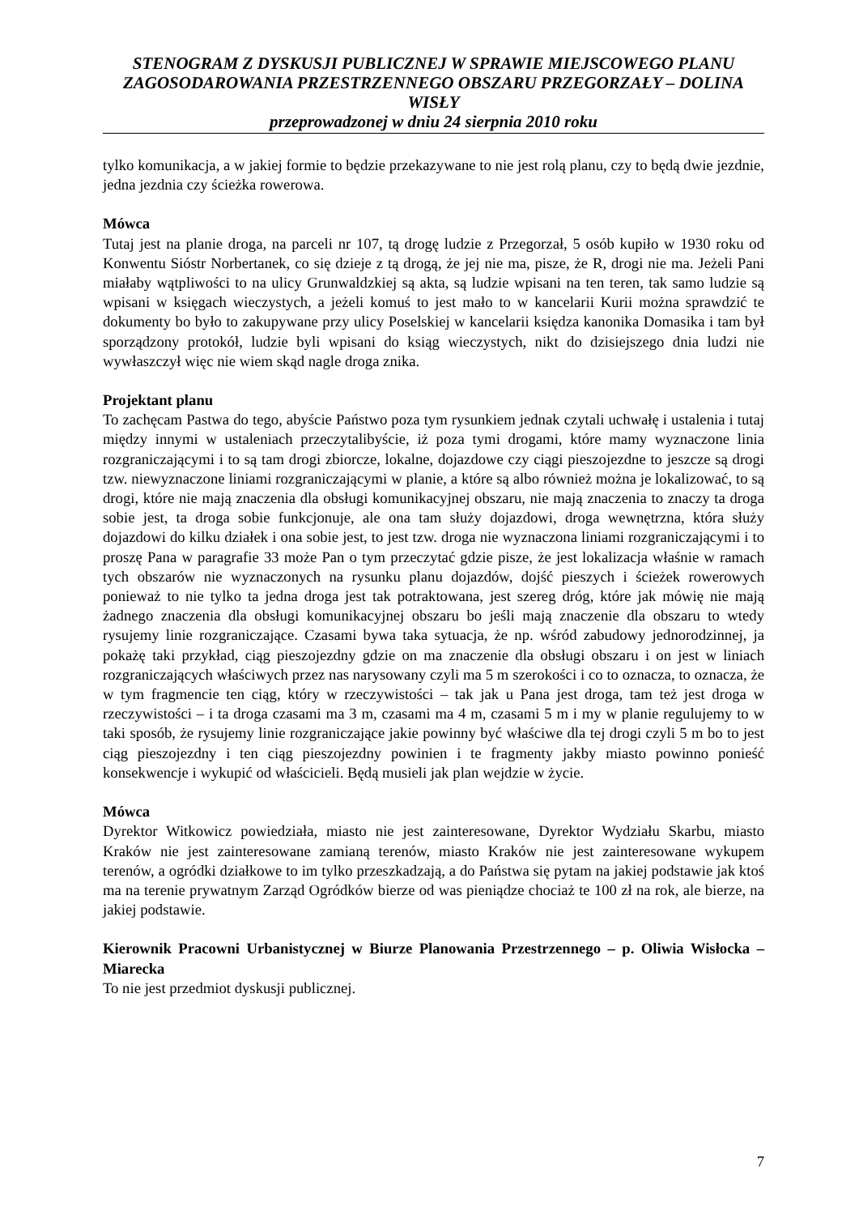STENOGRAM Z DYSKUSJI PUBLICZNEJ W SPRAWIE MIEJSCOWEGO PLANU ZAGOSODAROWANIA PRZESTRZENNEGO OBSZARU PRZEGORZAŁY – DOLINA WISŁY
przeprowadzonej w dniu 24 sierpnia 2010 roku
tylko komunikacja, a w jakiej formie to będzie przekazywane to nie jest rolą planu, czy to będą dwie jezdnie, jedna jezdnia czy ścieżka rowerowa.
Mówca
Tutaj jest na planie droga, na parceli nr 107, tą drogę ludzie z Przegorzał, 5 osób kupiło w 1930 roku od Konwentu Sióstr Norbertanek, co się dzieje z tą drogą, że jej nie ma, pisze, że R, drogi nie ma. Jeżeli Pani miałaby wątpliwości to na ulicy Grunwaldzkiej są akta, są ludzie wpisani na ten teren, tak samo ludzie są wpisani w księgach wieczystych, a jeżeli komuś to jest mało to w kancelarii Kurii można sprawdzić te dokumenty bo było to zakupywane przy ulicy Poselskiej w kancelarii księdza kanonika Domasika i tam był sporządzony protokół, ludzie byli wpisani do ksiąg wieczystych, nikt do dzisiejszego dnia ludzi nie wywłaszczył więc nie wiem skąd nagle droga znika.
Projektant planu
To zachęcam Pastwa do tego, abyście Państwo poza tym rysunkiem jednak czytali uchwałę i ustalenia i tutaj między innymi w ustaleniach przeczytalibyście, iż poza tymi drogami, które mamy wyznaczone linia rozgraniczającymi i to są tam drogi zbiorcze, lokalne, dojazdowe czy ciągi pieszojezdne to jeszcze są drogi tzw. niewyznaczone liniami rozgraniczającymi w planie, a które są albo również można je lokalizować, to są drogi, które nie mają znaczenia dla obsługi komunikacyjnej obszaru, nie mają znaczenia to znaczy ta droga sobie jest, ta droga sobie funkcjonuje, ale ona tam służy dojazdowi, droga wewnętrzna, która służy dojazdowi do kilku działek i ona sobie jest, to jest tzw. droga nie wyznaczona liniami rozgraniczającymi i to proszę Pana w paragrafie 33 może Pan o tym przeczytać gdzie pisze, że jest lokalizacja właśnie w ramach tych obszarów nie wyznaczonych na rysunku planu dojazdów, dojść pieszych i ścieżek rowerowych ponieważ to nie tylko ta jedna droga jest tak potraktowana, jest szereg dróg, które jak mówię nie mają żadnego znaczenia dla obsługi komunikacyjnej obszaru bo jeśli mają znaczenie dla obszaru to wtedy rysujemy linie rozgraniczające. Czasami bywa taka sytuacja, że np. wśród zabudowy jednorodzinnej, ja pokażę taki przykład, ciąg pieszojezdny gdzie on ma znaczenie dla obsługi obszaru i on jest w liniach rozgraniczających właściwych przez nas narysowany czyli ma 5 m szerokości i co to oznacza, to oznacza, że w tym fragmencie ten ciąg, który w rzeczywistości – tak jak u Pana jest droga, tam też jest droga w rzeczywistości – i ta droga czasami ma 3 m, czasami ma 4 m, czasami 5 m i my w planie regulujemy to w taki sposób, że rysujemy linie rozgraniczające jakie powinny być właściwe dla tej drogi czyli 5 m bo to jest ciąg pieszojezdny i ten ciąg pieszojezdny powinien i te fragmenty jakby miasto powinno ponieść konsekwencje i wykupić od właścicieli. Będą musieli jak plan wejdzie w życie.
Mówca
Dyrektor Witkowicz powiedziała, miasto nie jest zainteresowane, Dyrektor Wydziału Skarbu, miasto Kraków nie jest zainteresowane zamianą terenów, miasto Kraków nie jest zainteresowane wykupem terenów, a ogródki działkowe to im tylko przeszkadzają, a do Państwa się pytam na jakiej podstawie jak ktoś ma na terenie prywatnym Zarząd Ogródków bierze od was pieniądze chociaż te 100 zł na rok, ale bierze, na jakiej podstawie.
Kierownik Pracowni Urbanistycznej w Biurze Planowania Przestrzennego – p. Oliwia Wisłocka – Miarecka
To nie jest przedmiot dyskusji publicznej.
7